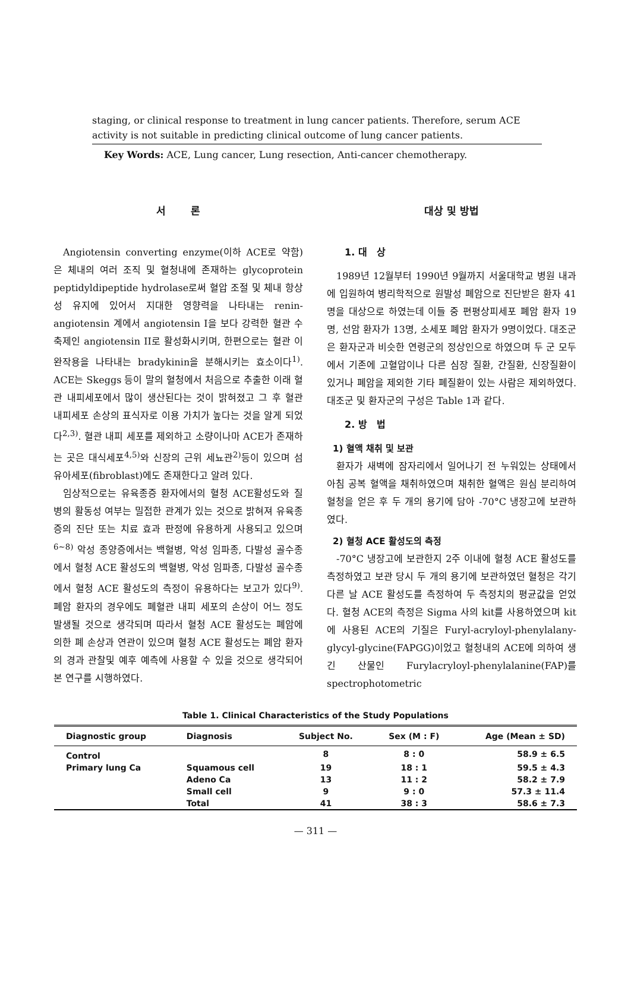staging, or clinical response to treatment in lung cancer patients. Therefore, serum ACE activity is not suitable in predicting clinical outcome of lung cancer patients.
Key Words: ACE, Lung cancer, Lung resection, Anti-cancer chemotherapy.
서 론
Angiotensin converting enzyme(이하 ACE로 약함)은 체내의 여러 조직 및 혈청내에 존재하는 glycoprotein peptidyldipeptide hydrolase로써 혈압 조절 및 체내 항상성 유지에 있어서 지대한 영향력을 나타내는 renin-angiotensin 계에서 angiotensin I을 보다 강력한 혈관 수축제인 angiotensin II로 활성화시키며, 한편으로는 혈관 이완작용을 나타내는 bradykinin을 분해시키는 효소이다<sup>1)</sup>. ACE는 Skeggs 등이 말의 혈청에서 처음으로 추출한 이래 혈관 내피세포에서 많이 생산된다는 것이 밝혀졌고 그 후 혈관 내피세포 손상의 표식자로 이용 가치가 높다는 것을 알게 되었다<sup>2,3)</sup>. 혈관 내피 세포를 제외하고 소량이나마 ACE가 존재하는 곳은 대식세포<sup>4,5)</sup>와 신장의 근위 세뇨관<sup>2)</sup>등이 있으며 섬유아세포(fibroblast)에도 존재한다고 알려 있다.
임상적으로는 유육종증 환자에서의 혈청 ACE활성도와 질병의 활동성 여부는 밀접한 관계가 있는 것으로 밝혀져 유육종증의 진단 또는 치료 효과 판정에 유용하게 사용되고 있으며<sup>6~8)</sup> 악성 종양증에서는 백혈병, 악성 임파종, 다발성 골수종에서 혈청 ACE 활성도의 백혈병, 악성 임파종, 다발성 골수종에서 혈청 ACE 활성도의 측정이 유용하다는 보고가 있다<sup>9)</sup>. 폐암 환자의 경우에도 폐혈관 내피 세포의 손상이 어느 정도 발생될 것으로 생각되며 따라서 혈청 ACE 활성도는 폐암에 의한 폐 손상과 연관이 있으며 혈청 ACE 활성도는 폐암 환자의 경과 관찰및 예후 예측에 사용할 수 있을 것으로 생각되어 본 연구를 시행하였다.
대상 및 방법
1. 대 상
1989년 12월부터 1990년 9월까지 서울대학교 병원 내과에 입원하여 병리학적으로 원발성 폐암으로 진단받은 환자 41명을 대상으로 하였는데 이들 중 편평상피세포 폐암 환자 19명, 선암 환자가 13명, 소세포 폐암 환자가 9명이었다. 대조군은 환자군과 비슷한 연령군의 정상인으로 하였으며 두 군 모두에서 기존에 고혈압이나 다른 심장 질환, 간질환, 신장질환이 있거나 폐암을 제외한 기타 폐질환이 있는 사람은 제외하였다. 대조군 및 환자군의 구성은 Table 1과 같다.
2. 방 법
1) 혈액 채취 및 보관
환자가 새벽에 잠자리에서 일어나기 전 누워있는 상태에서 아침 공복 혈액을 채취하였으며 채취한 혈액은 원심 분리하여 혈청을 얻은 후 두 개의 용기에 담아 -70°C 냉장고에 보관하였다.
2) 혈청 ACE 활성도의 측정
-70°C 냉장고에 보관한지 2주 이내에 혈청 ACE 활성도를 측정하였고 보관 당시 두 개의 용기에 보관하였던 혈청은 각기 다른 날 ACE 활성도를 측정하여 두 측정치의 평균값을 얻었다. 혈청 ACE의 측정은 Sigma 사의 kit를 사용하였으며 kit에 사용된 ACE의 기질은 Furyl-acryloyl-phenylalany-glycyl-glycine(FAPGG)이었고 혈청내의 ACE에 의하여 생긴 산물인 Furylacryloyl-phenylalanine(FAP)를 spectrophotometric
Table 1. Clinical Characteristics of the Study Populations
| Diagnostic group | Diagnosis | Subject No. | Sex (M : F) | Age (Mean ± SD) |
| --- | --- | --- | --- | --- |
| Control | | 8 | 8 : 0 | 58.9 ± 6.5 |
| Primary lung Ca | Squamous cell | 19 | 18 : 1 | 59.5 ± 4.3 |
| | Adeno Ca | 13 | 11 : 2 | 58.2 ± 7.9 |
| | Small cell | 9 | 9 : 0 | 57.3 ± 11.4 |
| | Total | 41 | 38 : 3 | 58.6 ± 7.3 |
— 311 —